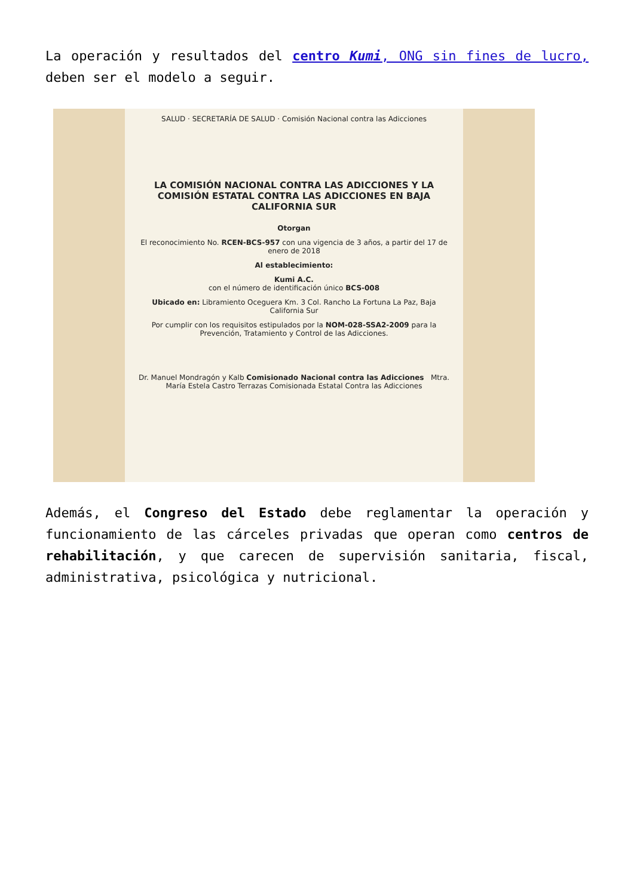La operación y resultados del centro Kumi, ONG sin fines de lucro, deben ser el modelo a seguir.
SALUD · SECRETARÍA DE SALUD · Comisión Nacional contra las Adicciones
LA COMISIÓN NACIONAL CONTRA LAS ADICCIONES Y LA COMISIÓN ESTATAL CONTRA LAS ADICCIONES EN BAJA CALIFORNIA SUR
Otorgan
El reconocimiento No. RCEN-BCS-957 con una vigencia de 3 años, a partir del 17 de enero de 2018
Al establecimiento:
Kumi A.C.
con el número de identificación único BCS-008
Ubicado en: Libramiento Oceguera Km. 3 Col. Rancho La Fortuna La Paz, Baja California Sur
Por cumplir con los requisitos estipulados por la NOM-028-SSA2-2009 para la Prevención, Tratamiento y Control de las Adicciones.
Dr. Manuel Mondragón y Kalb Comisionado Nacional contra las Adicciones Mtra. María Estela Castro Terrazas Comisionada Estatal Contra las Adicciones
Además, el Congreso del Estado debe reglamentar la operación y funcionamiento de las cárceles privadas que operan como centros de rehabilitación, y que carecen de supervisión sanitaria, fiscal, administrativa, psicológica y nutricional.